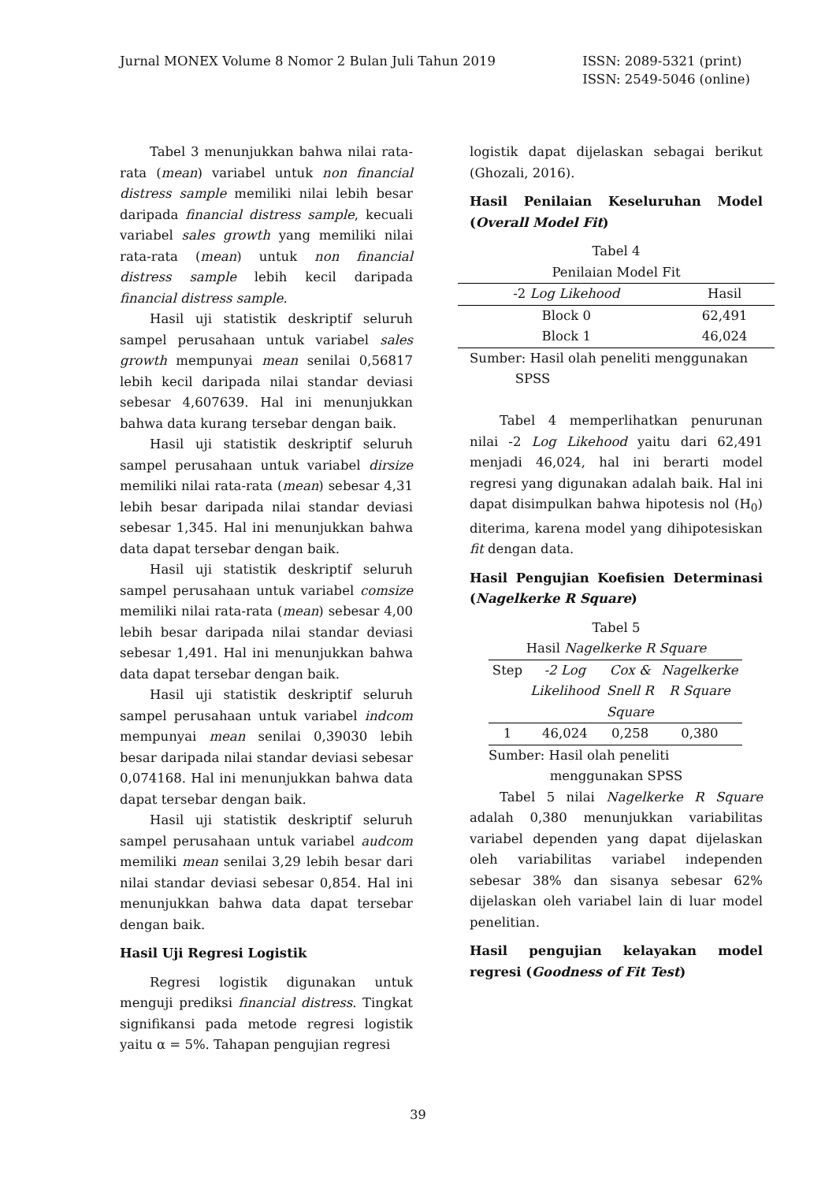Jurnal MONEX Volume 8 Nomor 2 Bulan Juli Tahun 2019
ISSN: 2089-5321 (print)
ISSN: 2549-5046 (online)
Tabel 3 menunjukkan bahwa nilai rata-rata (mean) variabel untuk non financial distress sample memiliki nilai lebih besar daripada financial distress sample, kecuali variabel sales growth yang memiliki nilai rata-rata (mean) untuk non financial distress sample lebih kecil daripada financial distress sample.
Hasil uji statistik deskriptif seluruh sampel perusahaan untuk variabel sales growth mempunyai mean senilai 0,56817 lebih kecil daripada nilai standar deviasi sebesar 4,607639. Hal ini menunjukkan bahwa data kurang tersebar dengan baik.
Hasil uji statistik deskriptif seluruh sampel perusahaan untuk variabel dirsize memiliki nilai rata-rata (mean) sebesar 4,31 lebih besar daripada nilai standar deviasi sebesar 1,345. Hal ini menunjukkan bahwa data dapat tersebar dengan baik.
Hasil uji statistik deskriptif seluruh sampel perusahaan untuk variabel comsize memiliki nilai rata-rata (mean) sebesar 4,00 lebih besar daripada nilai standar deviasi sebesar 1,491. Hal ini menunjukkan bahwa data dapat tersebar dengan baik.
Hasil uji statistik deskriptif seluruh sampel perusahaan untuk variabel indcom mempunyai mean senilai 0,39030 lebih besar daripada nilai standar deviasi sebesar 0,074168. Hal ini menunjukkan bahwa data dapat tersebar dengan baik.
Hasil uji statistik deskriptif seluruh sampel perusahaan untuk variabel audcom memiliki mean senilai 3,29 lebih besar dari nilai standar deviasi sebesar 0,854. Hal ini menunjukkan bahwa data dapat tersebar dengan baik.
Hasil Uji Regresi Logistik
Regresi logistik digunakan untuk menguji prediksi financial distress. Tingkat signifikansi pada metode regresi logistik yaitu α = 5%. Tahapan pengujian regresi
logistik dapat dijelaskan sebagai berikut (Ghozali, 2016).
Hasil Penilaian Keseluruhan Model (Overall Model Fit)
Tabel 4
Penilaian Model Fit
| -2 Log Likehood | Hasil |
| --- | --- |
| Block 0 | 62,491 |
| Block 1 | 46,024 |
Sumber: Hasil olah peneliti menggunakan
SPSS
Tabel 4 memperlihatkan penurunan nilai -2 Log Likehood yaitu dari 62,491 menjadi 46,024, hal ini berarti model regresi yang digunakan adalah baik. Hal ini dapat disimpulkan bahwa hipotesis nol (H<sub>0</sub>) diterima, karena model yang dihipotesiskan fit dengan data.
Hasil Pengujian Koefisien Determinasi (Nagelkerke R Square)
Tabel 5
Hasil Nagelkerke R Square
| Step | -2 Log Likelihood | Cox & Snell R Square | Nagelkerke R Square |
| --- | --- | --- | --- |
| 1 | 46,024 | 0,258 | 0,380 |
Sumber: Hasil olah peneliti
menggunakan SPSS
Tabel 5 nilai Nagelkerke R Square adalah 0,380 menunjukkan variabilitas variabel dependen yang dapat dijelaskan oleh variabilitas variabel independen sebesar 38% dan sisanya sebesar 62% dijelaskan oleh variabel lain di luar model penelitian.
Hasil pengujian kelayakan model regresi (Goodness of Fit Test)
39